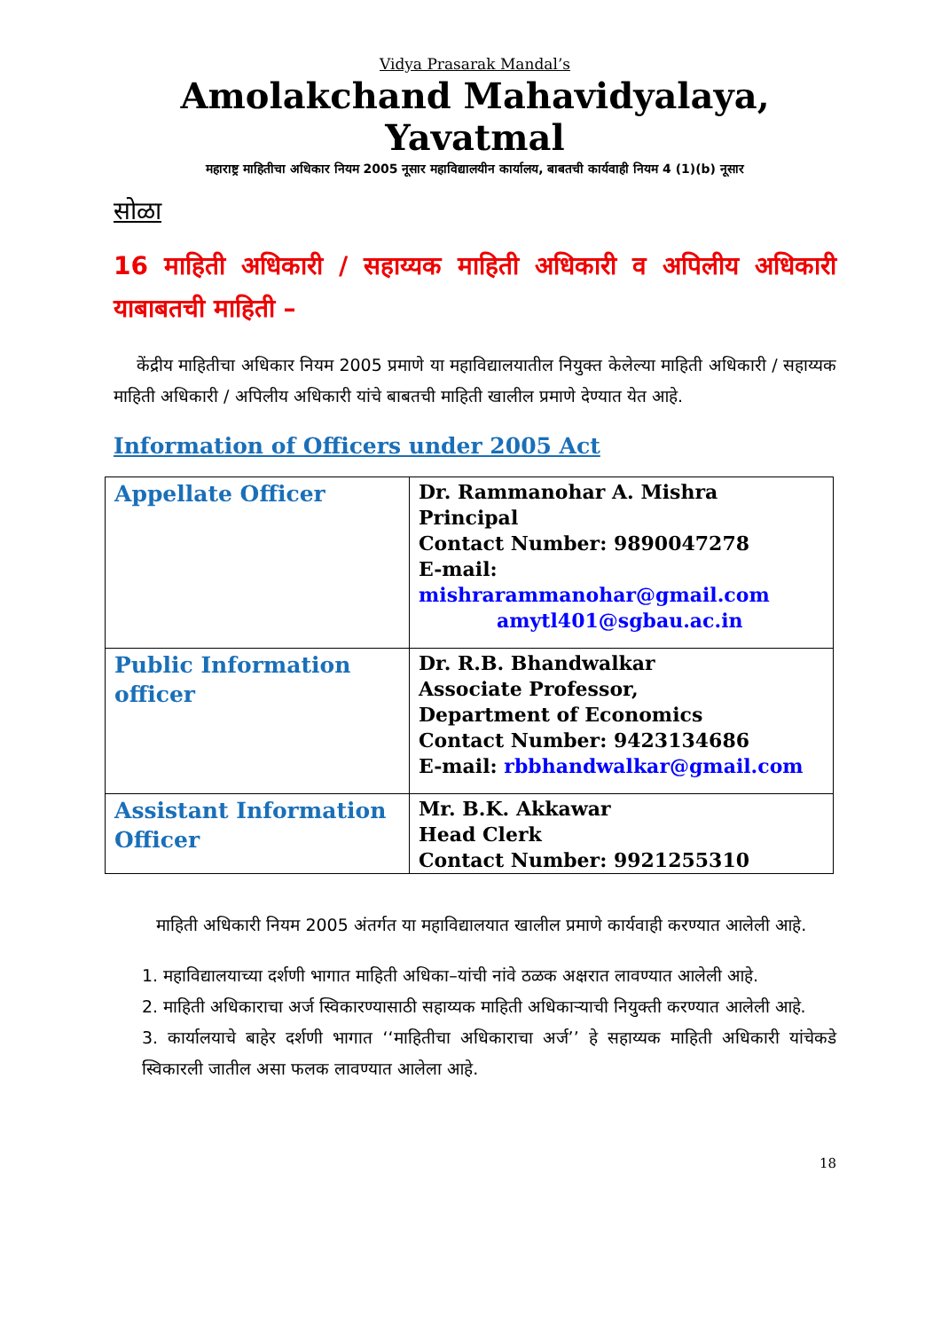Vidya Prasarak Mandal’s
Amolakchand Mahavidyalaya, Yavatmal
महाराष्ट्र माहितीचा अधिकार नियम 2005 नूसार महाविद्यालयीन कार्यालय, बाबतची कार्यवाही नियम 4 (1)(b) नूसार
सोळा
16 माहिती अधिकारी / सहाय्यक माहिती अधिकारी व अपिलीय अधिकारी याबाबतची माहिती –
केंद्रीय माहितीचा अधिकार नियम 2005 प्रमाणे या महाविद्यालयातील नियुक्त केलेल्या माहिती अधिकारी / सहाय्यक माहिती अधिकारी / अपिलीय अधिकारी यांचे बाबतची माहिती खालील प्रमाणे देण्यात येत आहे.
Information of Officers under 2005 Act
| Appellate Officer | Dr. Rammanohar A. Mishra Principal Contact Number: 9890047278 E-mail: mishrarammanohar@gmail.com amytl401@sgbau.ac.in |
| Public Information officer | Dr. R.B. Bhandwalkar Associate Professor, Department of Economics Contact Number: 9423134686 E-mail: rbbhandwalkar@gmail.com |
| Assistant Information Officer | Mr. B.K. Akkawar Head Clerk Contact Number: 9921255310 |
माहिती अधिकारी नियम 2005 अंतर्गत या महाविद्यालयात खालील प्रमाणे कार्यवाही करण्यात आलेली आहे.
1. महाविद्यालयाच्या दर्शणी भागात माहिती अधिका–यांची नांवे ठळक अक्षरात लावण्यात आलेली आहे.
2. माहिती अधिकाराचा अर्ज स्विकारण्यासाठी सहाय्यक माहिती अधिकाऱ्याची नियुक्ती करण्यात आलेली आहे.
3. कार्यालयाचे बाहेर दर्शणी भागात ‘‘माहितीचा अधिकाराचा अर्ज’’ हे सहाय्यक माहिती अधिकारी यांचेकडे स्विकारली जातील असा फलक लावण्यात आलेला आहे.
18